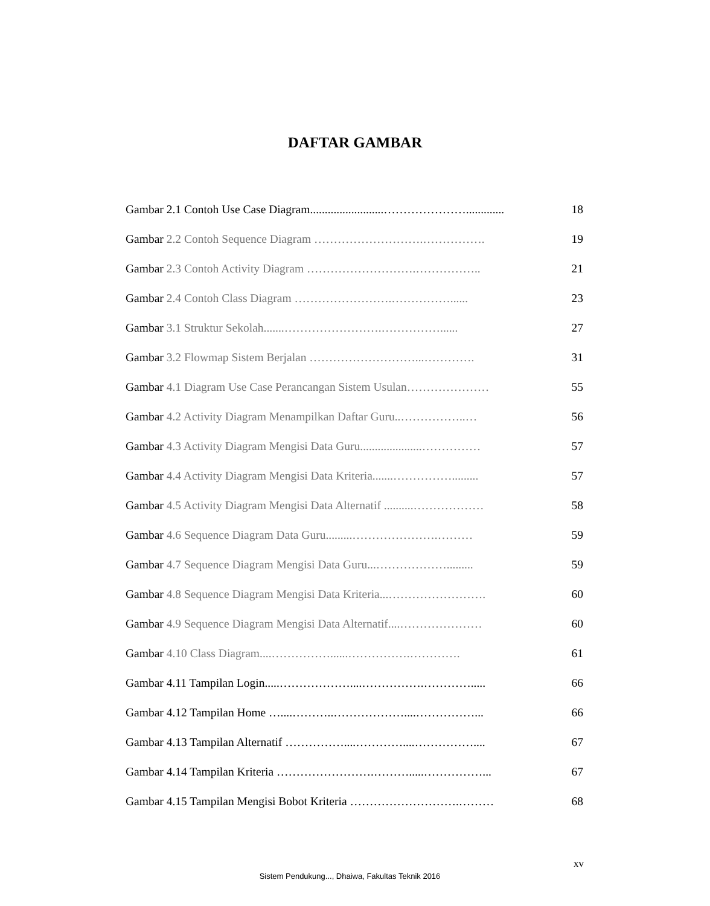DAFTAR GAMBAR
Gambar 2.1 Contoh Use Case Diagram.........................…………………............. 18
Gambar 2.2 Contoh Sequence Diagram ……………………….……………. 19
Gambar 2.3 Contoh Activity Diagram ……………………….…………….. 21
Gambar 2.4 Contoh Class Diagram …………………….……………...... 23
Gambar 3.1 Struktur Sekolah.......…………………….……………...... 27
Gambar 3.2 Flowmap Sistem Berjalan ………………………...…………. 31
Gambar 4.1 Diagram Use Case Perancangan Sistem Usulan………………… 55
Gambar 4.2 Activity Diagram Menampilkan Daftar Guru..……………..… 56
Gambar 4.3 Activity Diagram Mengisi Data Guru.....................…………… 57
Gambar 4.4 Activity Diagram Mengisi Data Kriteria.......……………......... 57
Gambar 4.5 Activity Diagram Mengisi Data Alternatif ..........……………… 58
Gambar 4.6 Sequence Diagram Data Guru.........………………….……… 59
Gambar 4.7 Sequence Diagram Mengisi Data Guru...………………......... 59
Gambar 4.8 Sequence Diagram Mengisi Data Kriteria...……………………. 60
Gambar 4.9 Sequence Diagram Mengisi Data Alternatif....………………… 60
Gambar 4.10 Class Diagram....……………......…………….…………. 61
Gambar 4.11 Tampilan Login.....………………....…………….…………..... 66
Gambar 4.12 Tampilan Home …....………..………………....……………... 66
Gambar 4.13 Tampilan Alternatif ……………....…………....…………….... 67
Gambar 4.14 Tampilan Kriteria …………………….……….....……………... 67
Gambar 4.15 Tampilan Mengisi Bobot Kriteria ……………………….……… 68
xv
Sistem Pendukung..., Dhaiwa, Fakultas Teknik 2016